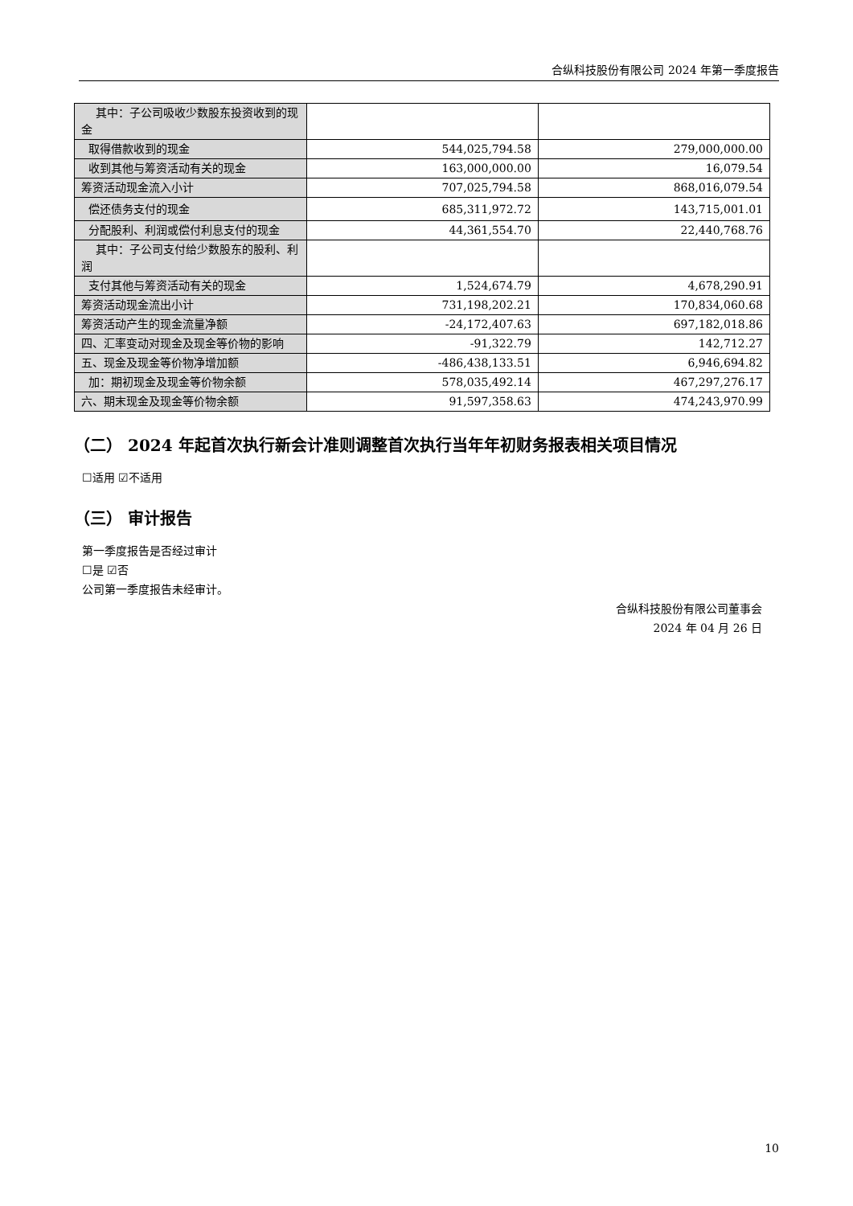合纵科技股份有限公司 2024 年第一季度报告
| 其中：子公司吸收少数股东投资收到的现金 | | |
| 取得借款收到的现金 | 544,025,794.58 | 279,000,000.00 |
| 收到其他与筹资活动有关的现金 | 163,000,000.00 | 16,079.54 |
| 筹资活动现金流入小计 | 707,025,794.58 | 868,016,079.54 |
| 偿还债务支付的现金 | 685,311,972.72 | 143,715,001.01 |
| 分配股利、利润或偿付利息支付的现金 | 44,361,554.70 | 22,440,768.76 |
| 其中：子公司支付给少数股东的股利、利润 | | |
| 支付其他与筹资活动有关的现金 | 1,524,674.79 | 4,678,290.91 |
| 筹资活动现金流出小计 | 731,198,202.21 | 170,834,060.68 |
| 筹资活动产生的现金流量净额 | -24,172,407.63 | 697,182,018.86 |
| 四、汇率变动对现金及现金等价物的影响 | -91,322.79 | 142,712.27 |
| 五、现金及现金等价物净增加额 | -486,438,133.51 | 6,946,694.82 |
| 加：期初现金及现金等价物余额 | 578,035,492.14 | 467,297,276.17 |
| 六、期末现金及现金等价物余额 | 91,597,358.63 | 474,243,970.99 |
（二） 2024 年起首次执行新会计准则调整首次执行当年年初财务报表相关项目情况
☐适用 ☑不适用
（三） 审计报告
第一季度报告是否经过审计
☐是 ☑否
公司第一季度报告未经审计。
合纵科技股份有限公司董事会
2024 年 04 月 26 日
10